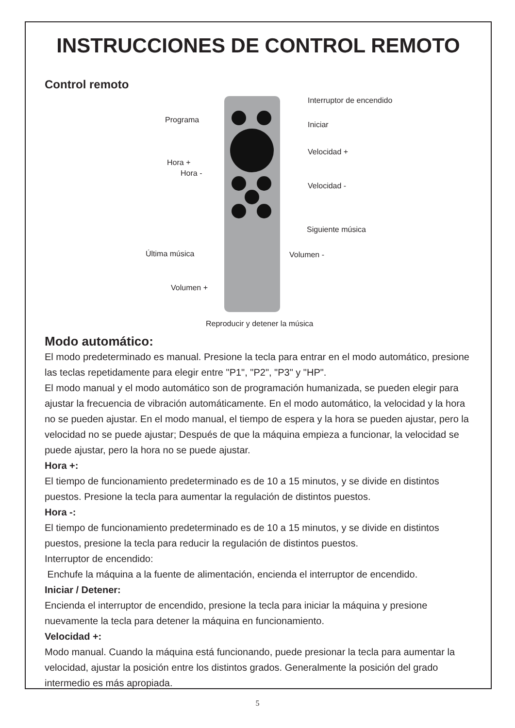INSTRUCCIONES DE CONTROL REMOTO
Control remoto
Interruptor de encendido
Programa
Iniciar
Velocidad +
Hora +
Hora -
Velocidad -
Siguiente música
Última música Volumen -
Volumen +
Reproducir y detener la música
Modo automático:
El modo predeterminado es manual. Presione la tecla para entrar en el modo automático, presione las teclas repetidamente para elegir entre "P1", "P2", "P3" y "HP".
El modo manual y el modo automático son de programación humanizada, se pueden elegir para ajustar la frecuencia de vibración automáticamente. En el modo automático, la velocidad y la hora no se pueden ajustar. En el modo manual, el tiempo de espera y la hora se pueden ajustar, pero la velocidad no se puede ajustar; Después de que la máquina empieza a funcionar, la velocidad se puede ajustar, pero la hora no se puede ajustar.
Hora +:
El tiempo de funcionamiento predeterminado es de 10 a 15 minutos, y se divide en distintos puestos. Presione la tecla para aumentar la regulación de distintos puestos.
Hora -:
El tiempo de funcionamiento predeterminado es de 10 a 15 minutos, y se divide en distintos puestos, presione la tecla para reducir la regulación de distintos puestos.
Interruptor de encendido:
Enchufe la máquina a la fuente de alimentación, encienda el interruptor de encendido.
Iniciar / Detener:
Encienda el interruptor de encendido, presione la tecla para iniciar la máquina y presione nuevamente la tecla para detener la máquina en funcionamiento.
Velocidad +:
Modo manual. Cuando la máquina está funcionando, puede presionar la tecla para aumentar la velocidad, ajustar la posición entre los distintos grados. Generalmente la posición del grado intermedio es más apropiada.
5